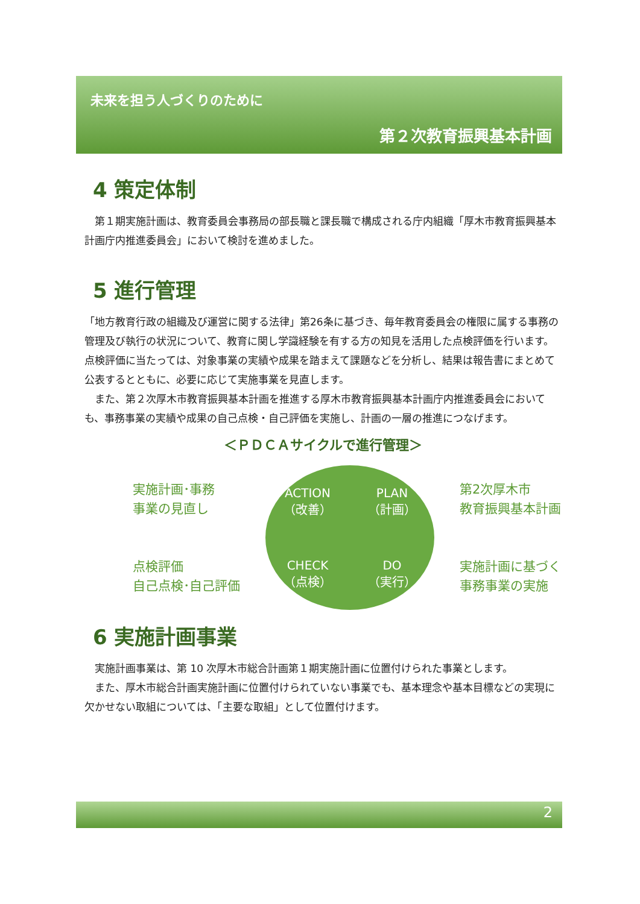未来を担う人づくりのために
第２次教育振興基本計画
4 策定体制
　第１期実施計画は、教育委員会事務局の部長職と課長職で構成される庁内組織「厚木市教育振興基本計画庁内推進委員会」において検討を進めました。
5 進行管理
「地方教育行政の組織及び運営に関する法律」第26条に基づき、毎年教育委員会の権限に属する事務の管理及び執行の状況について、教育に関し学識経験を有する方の知見を活用した点検評価を行います。点検評価に当たっては、対象事業の実績や成果を踏まえて課題などを分析し、結果は報告書にまとめて公表するとともに、必要に応じて実施事業を見直します。
　また、第２次厚木市教育振興基本計画を推進する厚木市教育振興基本計画庁内推進委員会においても、事務事業の実績や成果の自己点検・自己評価を実施し、計画の一層の推進につなげます。
＜ＰＤＣＡサイクルで進行管理＞
実施計画･事務
事業の見直し
点検評価
自己点検･自己評価
ACTION
（改善）
PLAN
（計画）
CHECK
（点検）
DO
（実行）
第2次厚木市
教育振興基本計画
実施計画に基づく
事務事業の実施
6 実施計画事業
　実施計画事業は、第 10 次厚木市総合計画第１期実施計画に位置付けられた事業とします。
　また、厚木市総合計画実施計画に位置付けられていない事業でも、基本理念や基本目標などの実現に欠かせない取組については、「主要な取組」として位置付けます。
2